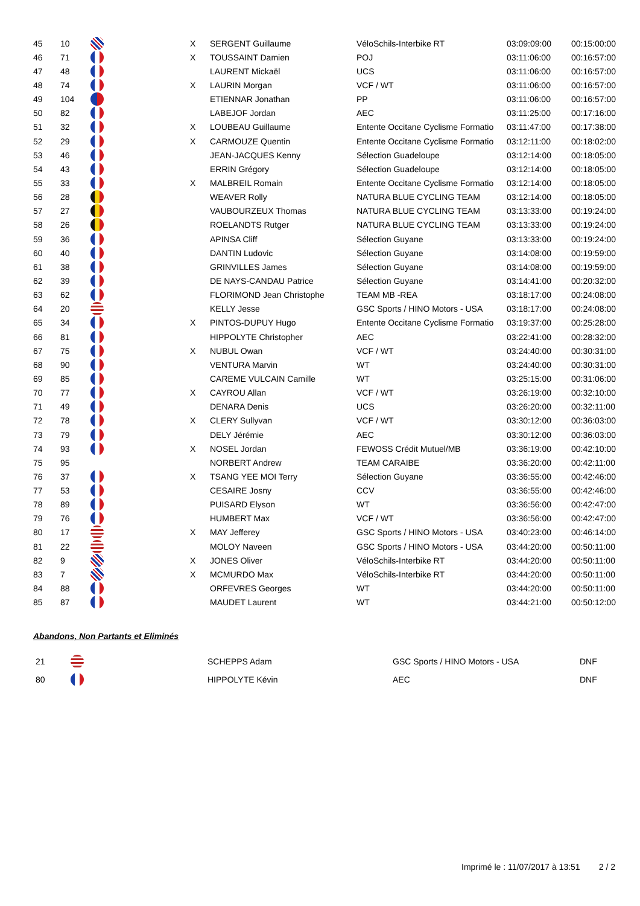| 45 | 10 | | X | SERGENT Guillaume | VéloSchils-Interbike RT | 03:09:09:00 | 00:15:00:00 |
| 46 | 71 | | X | TOUSSAINT Damien | POJ | 03:11:06:00 | 00:16:57:00 |
| 47 | 48 | | | LAURENT Mickaël | UCS | 03:11:06:00 | 00:16:57:00 |
| 48 | 74 | | X | LAURIN Morgan | VCF / WT | 03:11:06:00 | 00:16:57:00 |
| 49 | 104 | | | ETIENNAR Jonathan | PP | 03:11:06:00 | 00:16:57:00 |
| 50 | 82 | | | LABEJOF Jordan | AEC | 03:11:25:00 | 00:17:16:00 |
| 51 | 32 | | X | LOUBEAU Guillaume | Entente Occitane Cyclisme Formatio | 03:11:47:00 | 00:17:38:00 |
| 52 | 29 | | X | CARMOUZE Quentin | Entente Occitane Cyclisme Formatio | 03:12:11:00 | 00:18:02:00 |
| 53 | 46 | | | JEAN-JACQUES Kenny | Sélection Guadeloupe | 03:12:14:00 | 00:18:05:00 |
| 54 | 43 | | | ERRIN Grégory | Sélection Guadeloupe | 03:12:14:00 | 00:18:05:00 |
| 55 | 33 | | X | MALBREIL Romain | Entente Occitane Cyclisme Formatio | 03:12:14:00 | 00:18:05:00 |
| 56 | 28 | | | WEAVER Rolly | NATURA BLUE CYCLING TEAM | 03:12:14:00 | 00:18:05:00 |
| 57 | 27 | | | VAUBOURZEUX Thomas | NATURA BLUE CYCLING TEAM | 03:13:33:00 | 00:19:24:00 |
| 58 | 26 | | | ROELANDTS Rutger | NATURA BLUE CYCLING TEAM | 03:13:33:00 | 00:19:24:00 |
| 59 | 36 | | | APINSA Cliff | Sélection Guyane | 03:13:33:00 | 00:19:24:00 |
| 60 | 40 | | | DANTIN Ludovic | Sélection Guyane | 03:14:08:00 | 00:19:59:00 |
| 61 | 38 | | | GRINVILLES James | Sélection Guyane | 03:14:08:00 | 00:19:59:00 |
| 62 | 39 | | | DE NAYS-CANDAU Patrice | Sélection Guyane | 03:14:41:00 | 00:20:32:00 |
| 63 | 62 | | | FLORIMOND Jean Christophe | TEAM MB -REA | 03:18:17:00 | 00:24:08:00 |
| 64 | 20 | | | KELLY Jesse | GSC Sports / HINO Motors - USA | 03:18:17:00 | 00:24:08:00 |
| 65 | 34 | | X | PINTOS-DUPUY Hugo | Entente Occitane Cyclisme Formatio | 03:19:37:00 | 00:25:28:00 |
| 66 | 81 | | | HIPPOLYTE Christopher | AEC | 03:22:41:00 | 00:28:32:00 |
| 67 | 75 | | X | NUBUL Owan | VCF / WT | 03:24:40:00 | 00:30:31:00 |
| 68 | 90 | | | VENTURA Marvin | WT | 03:24:40:00 | 00:30:31:00 |
| 69 | 85 | | | CAREME VULCAIN Camille | WT | 03:25:15:00 | 00:31:06:00 |
| 70 | 77 | | X | CAYROU Allan | VCF / WT | 03:26:19:00 | 00:32:10:00 |
| 71 | 49 | | | DENARA Denis | UCS | 03:26:20:00 | 00:32:11:00 |
| 72 | 78 | | X | CLERY Sullyvan | VCF / WT | 03:30:12:00 | 00:36:03:00 |
| 73 | 79 | | | DELY Jérémie | AEC | 03:30:12:00 | 00:36:03:00 |
| 74 | 93 | | X | NOSEL Jordan | FEWOSS Crédit Mutuel/MB | 03:36:19:00 | 00:42:10:00 |
| 75 | 95 | | | NORBERT Andrew | TEAM CARAIBE | 03:36:20:00 | 00:42:11:00 |
| 76 | 37 | | X | TSANG YEE MOI Terry | Sélection Guyane | 03:36:55:00 | 00:42:46:00 |
| 77 | 53 | | | CESAIRE Josny | CCV | 03:36:55:00 | 00:42:46:00 |
| 78 | 89 | | | PUISARD Elyson | WT | 03:36:56:00 | 00:42:47:00 |
| 79 | 76 | | | HUMBERT Max | VCF / WT | 03:36:56:00 | 00:42:47:00 |
| 80 | 17 | | X | MAY Jefferey | GSC Sports / HINO Motors - USA | 03:40:23:00 | 00:46:14:00 |
| 81 | 22 | | | MOLOY Naveen | GSC Sports / HINO Motors - USA | 03:44:20:00 | 00:50:11:00 |
| 82 | 9 | | X | JONES Oliver | VéloSchils-Interbike RT | 03:44:20:00 | 00:50:11:00 |
| 83 | 7 | | X | MCMURDO Max | VéloSchils-Interbike RT | 03:44:20:00 | 00:50:11:00 |
| 84 | 88 | | | ORFEVRES Georges | WT | 03:44:20:00 | 00:50:11:00 |
| 85 | 87 | | | MAUDET Laurent | WT | 03:44:21:00 | 00:50:12:00 |
Abandons, Non Partants et Eliminés
| 21 | | SCHEPPS Adam | GSC Sports / HINO Motors - USA | DNF |
| 80 | | HIPPOLYTE Kévin | AEC | DNF |
Imprimé le : 11/07/2017 à 13:51 2 / 2